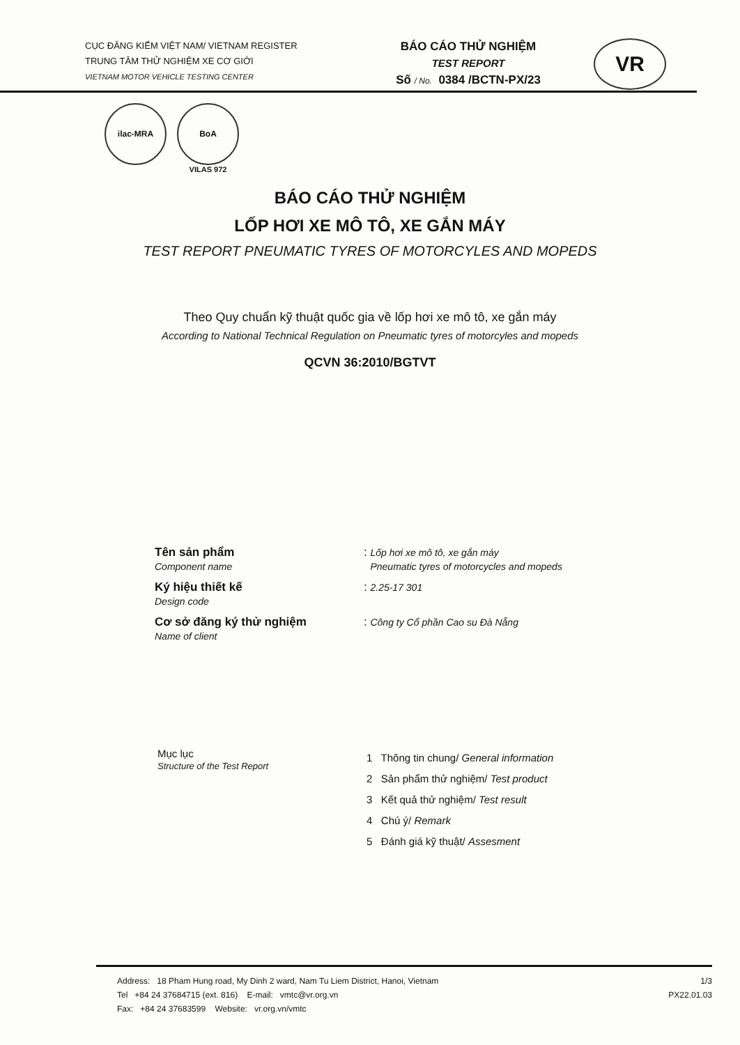CỤC ĐĂNG KIỂM VIỆT NAM/ VIETNAM REGISTER
TRUNG TÂM THỬ NGHIỆM XE CƠ GIỚI
VIETNAM MOTOR VEHICLE TESTING CENTER
BÁO CÁO THỬ NGHIỆM
TEST REPORT
Số / No. 0384 /BCTN-PX/23
VR
ilac-MRA BoA
VILAS 972
BÁO CÁO THỬ NGHIỆM
LỐP HƠI XE MÔ TÔ, XE GẮN MÁY
TEST REPORT PNEUMATIC TYRES OF MOTORCYLES AND MOPEDS
Theo Quy chuẩn kỹ thuật quốc gia về lốp hơi xe mô tô, xe gắn máy
According to National Technical Regulation on Pneumatic tyres of motorcyles and mopeds
QCVN 36:2010/BGTVT
Tên sản phẩm
Component name
: Lốp hơi xe mô tô, xe gắn máy
Pneumatic tyres of motorcycles and mopeds
Ký hiệu thiết kế
Design code
: 2.25-17 301
Cơ sở đăng ký thử nghiệm
Name of client
: Công ty Cổ phần Cao su Đà Nẵng
Mục lục
Structure of the Test Report
1 Thông tin chung/ General information
2 Sản phẩm thử nghiệm/ Test product
3 Kết quả thử nghiệm/ Test result
4 Chú ý/ Remark
5 Đánh giá kỹ thuật/ Assesment
Address: 18 Pham Hung road, My Dinh 2 ward, Nam Tu Liem District, Hanoi, Vietnam
Tel +84 24 37684715 (ext. 816) E-mail: vmtc@vr.org.vn
Fax: +84 24 37683599 Website: vr.org.vn/vmtc
1/3
PX22.01.03